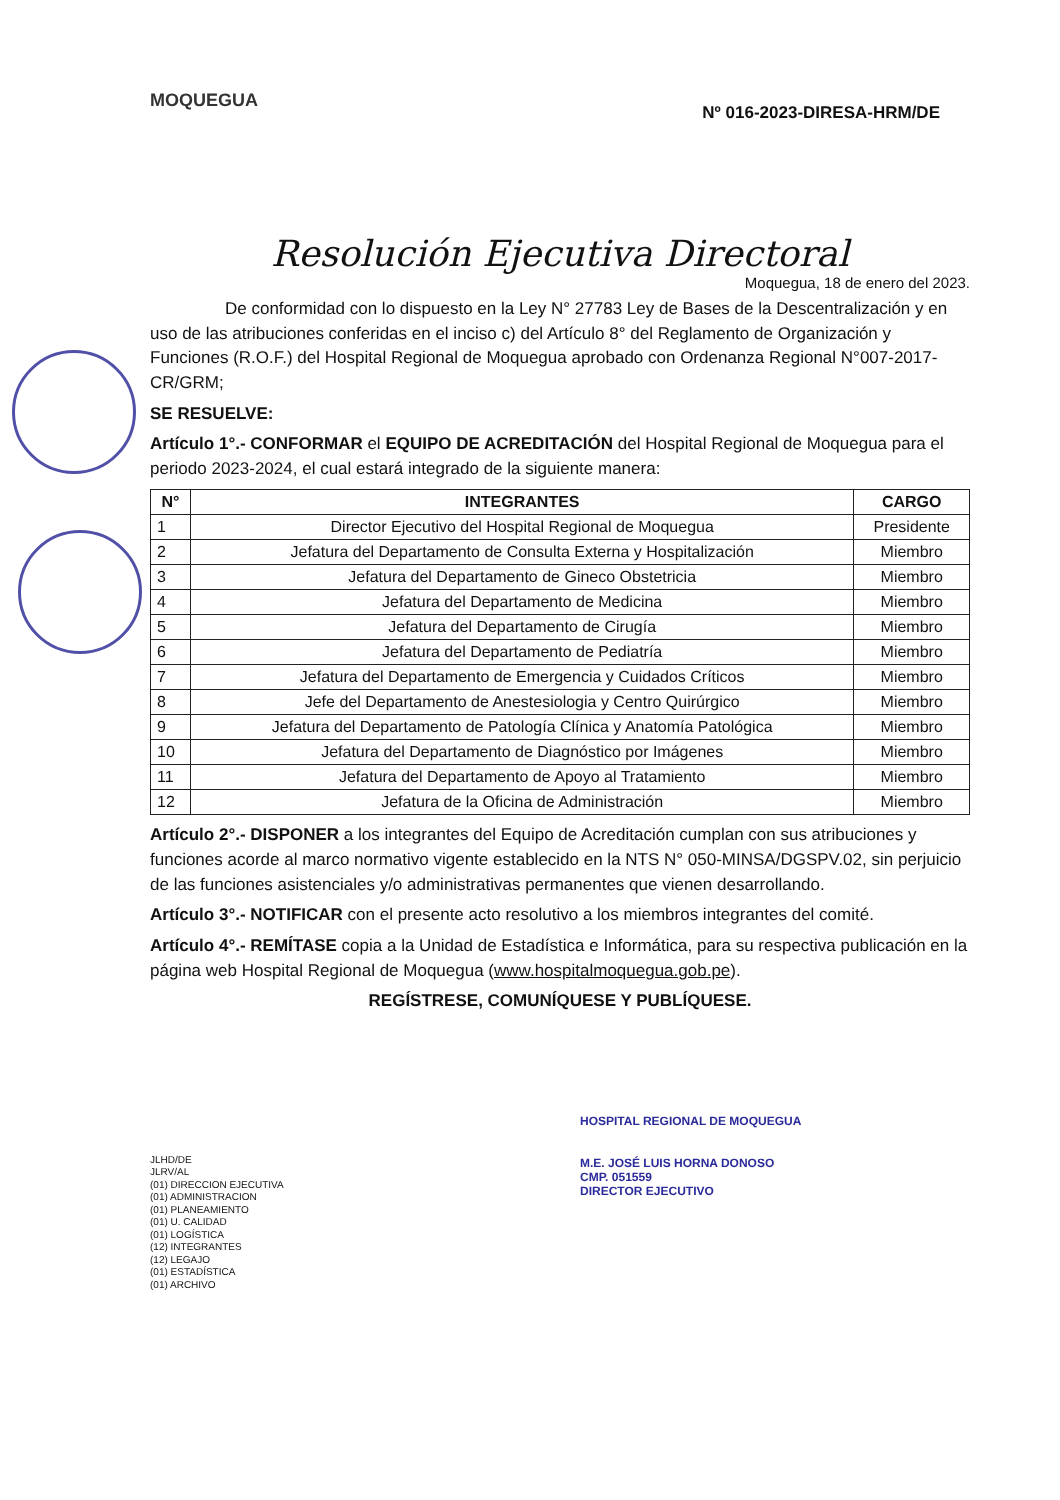MOQUEGUA
Nº 016-2023-DIRESA-HRM/DE
Resolución Ejecutiva Directoral
Moquegua, 18 de enero del 2023.
De conformidad con lo dispuesto en la Ley N° 27783 Ley de Bases de la Descentralización y en uso de las atribuciones conferidas en el inciso c) del Artículo 8° del Reglamento de Organización y Funciones (R.O.F.) del Hospital Regional de Moquegua aprobado con Ordenanza Regional N°007-2017-CR/GRM;
SE RESUELVE:
Artículo 1°.- CONFORMAR el EQUIPO DE ACREDITACIÓN del Hospital Regional de Moquegua para el periodo 2023-2024, el cual estará integrado de la siguiente manera:
| N° | INTEGRANTES | CARGO |
| --- | --- | --- |
| 1 | Director Ejecutivo del Hospital Regional de Moquegua | Presidente |
| 2 | Jefatura del Departamento de Consulta Externa y Hospitalización | Miembro |
| 3 | Jefatura del Departamento de Gineco Obstetricia | Miembro |
| 4 | Jefatura del Departamento de Medicina | Miembro |
| 5 | Jefatura del Departamento de Cirugía | Miembro |
| 6 | Jefatura del Departamento de Pediatría | Miembro |
| 7 | Jefatura del Departamento de Emergencia y Cuidados Críticos | Miembro |
| 8 | Jefe del Departamento de Anestesiologia y Centro Quirúrgico | Miembro |
| 9 | Jefatura del Departamento de Patología Clínica y Anatomía Patológica | Miembro |
| 10 | Jefatura del Departamento de Diagnóstico por Imágenes | Miembro |
| 11 | Jefatura del Departamento de Apoyo al Tratamiento | Miembro |
| 12 | Jefatura de la Oficina de Administración | Miembro |
Artículo 2°.- DISPONER a los integrantes del Equipo de Acreditación cumplan con sus atribuciones y funciones acorde al marco normativo vigente establecido en la NTS N° 050-MINSA/DGSPV.02, sin perjuicio de las funciones asistenciales y/o administrativas permanentes que vienen desarrollando.
Artículo 3°.- NOTIFICAR con el presente acto resolutivo a los miembros integrantes del comité.
Artículo 4°.- REMÍTASE copia a la Unidad de Estadística e Informática, para su respectiva publicación en la página web Hospital Regional de Moquegua (www.hospitalmoquegua.gob.pe).
REGÍSTRESE, COMUNÍQUESE Y PUBLÍQUESE.
JLHD/DE
JLRV/AL
(01) DIRECCION EJECUTIVA
(01) ADMINISTRACION
(01) PLANEAMIENTO
(01) U. CALIDAD
(01) LOGÍSTICA
(12) INTEGRANTES
(12) LEGAJO
(01) ESTADÍSTICA
(01) ARCHIVO
HOSPITAL REGIONAL DE MOQUEGUA
M.E. JOSÉ LUIS HORNA DONOSO
CMP. 051559
DIRECTOR EJECUTIVO